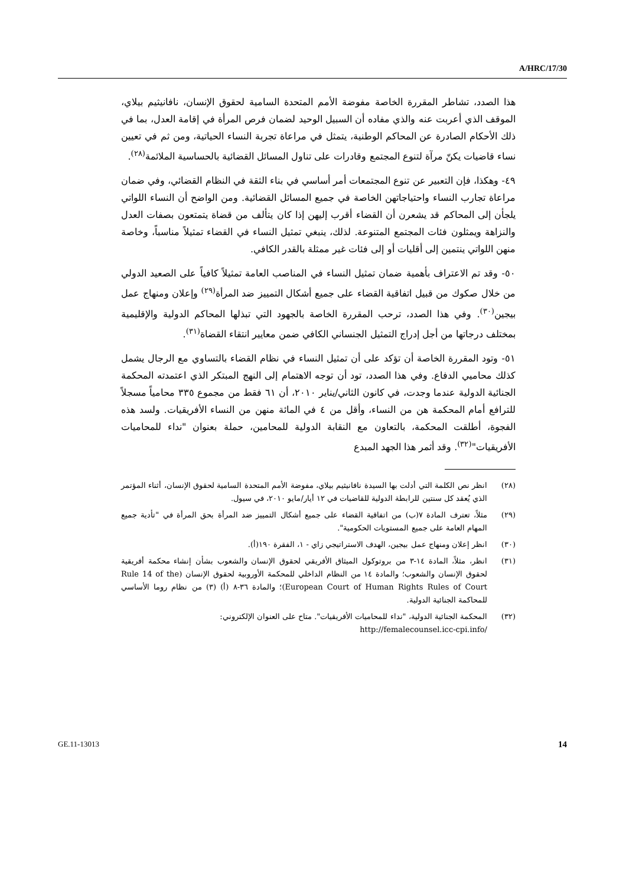A/HRC/17/30
هذا الصدد، تشاطر المقررة الخاصة مفوضة الأمم المتحدة السامية لحقوق الإنسان، نافانيثيم بيلاي، الموقف الذي أعربت عنه والذي مفاده أن السبيل الوحيد لضمان فرص المرأة في إقامة العدل، بما في ذلك الأحكام الصادرة عن المحاكم الوطنية، يتمثل في مراعاة تجربة النساء الحياتية، ومن ثم في تعيين نساء قاضيات يكنّ مرآة لتنوع المجتمع وقادرات على تناول المسائل القضائية بالحساسية الملائمة<sup>(٢٨)</sup>.
٤٩- وهكذا، فإن التعبير عن تنوع المجتمعات أمر أساسي في بناء الثقة في النظام القضائي، وفي ضمان مراعاة تجارب النساء واحتياجاتهن الخاصة في جميع المسائل القضائية. ومن الواضح أن النساء اللواتي يلجأن إلى المحاكم قد يشعرن أن القضاء أقرب إليهن إذا كان يتألف من قضاة يتمتعون بصفات العدل والنزاهة ويمثلون فئات المجتمع المتنوعة. لذلك، ينبغي تمثيل النساء في القضاء تمثيلاً مناسباً، وخاصة منهن اللواتي ينتمين إلى أقليات أو إلى فئات غير ممثلة بالقدر الكافي.
٥٠- وقد تم الاعتراف بأهمية ضمان تمثيل النساء في المناصب العامة تمثيلاً كافياً على الصعيد الدولي من خلال صكوك من قبيل اتفاقية القضاء على جميع أشكال التمييز ضد المرأة<sup>(٢٩)</sup> وإعلان ومنهاج عمل بيجين<sup>(٣٠)</sup>. وفي هذا الصدد، ترحب المقررة الخاصة بالجهود التي تبذلها المحاكم الدولية والإقليمية بمختلف درجاتها من أجل إدراج التمثيل الجنساني الكافي ضمن معايير انتقاء القضاة<sup>(٣١)</sup>.
٥١- وتود المقررة الخاصة أن تؤكد على أن تمثيل النساء في نظام القضاء بالتساوي مع الرجال يشمل كذلك محاميي الدفاع. وفي هذا الصدد، تود أن توجه الاهتمام إلى النهج المبتكر الذي اعتمدته المحكمة الجنائية الدولية عندما وجدت، في كانون الثاني/يناير ٢٠١٠، أن ٦١ فقط من مجموع ٣٣٥ محامياً مسجلاً للترافع أمام المحكمة هن من النساء، وأقل من ٤ في المائة منهن من النساء الأفريقيات. ولسد هذه الفجوة، أطلقت المحكمة، بالتعاون مع النقابة الدولية للمحامين، حملة بعنوان "نداء للمحاميات الأفريقيات"<sup>(٣٢)</sup>. وقد أثمر هذا الجهد المبدع
(٢٨) انظر نص الكلمة التي أدلت بها السيدة نافانيثيم بيلاي، مفوضة الأمم المتحدة السامية لحقوق الإنسان، أثناء المؤتمر الذي يُعقد كل سنتين للرابطة الدولية للقاضيات في ١٢ أيار/مايو ٢٠١٠، في سيول.
(٢٩) مثلاً، تعترف المادة ٧(ب) من اتفاقية القضاء على جميع أشكال التمييز ضد المرأة بحق المرأة في "تأدية جميع المهام العامة على جميع المستويات الحكومية".
(٣٠) انظر إعلان ومنهاج عمل بيجين، الهدف الاستراتيجي زاي - ١، الفقرة ١٩٠(أ).
(٣١) انظر، مثلاً، المادة ١٤-٣ من بروتوكول الميثاق الأفريقي لحقوق الإنسان والشعوب بشأن إنشاء محكمة أفريقية لحقوق الإنسان والشعوب؛ والمادة ١٤ من النظام الداخلي للمحكمة الأوروبية لحقوق الإنسان (Rule 14 of the European Court of Human Rights Rules of Court)؛ والمادة ٣٦-٨ (أ) (٣) من نظام روما الأساسي للمحاكمة الجنائية الدولية.
(٣٢) المحكمة الجنائية الدولية، "نداء للمحاميات الأفريقيات". متاح على العنوان الإلكتروني:
http://femalecounsel.icc-cpi.info/
GE.11-13013 14